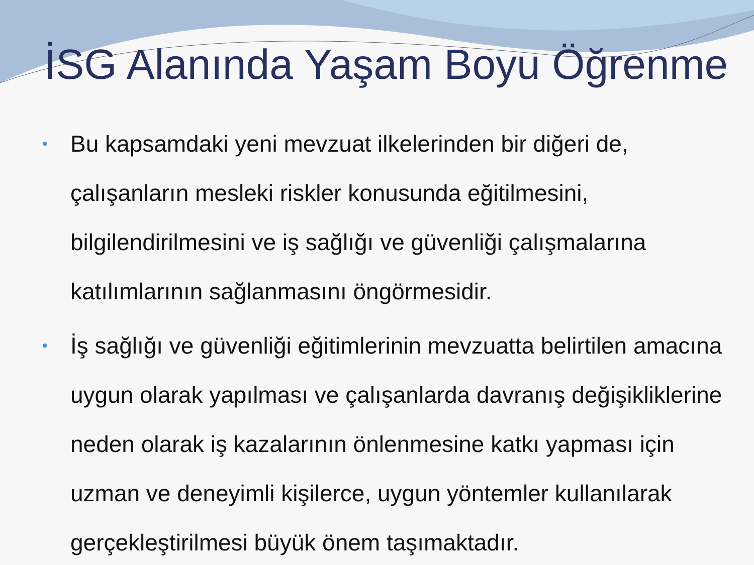İSG Alanında Yaşam Boyu Öğrenme
• Bu kapsamdaki yeni mevzuat ilkelerinden bir diğeri de, çalışanların mesleki riskler konusunda eğitilmesini, bilgilendirilmesini ve iş sağlığı ve güvenliği çalışmalarına katılımlarının sağlanmasını öngörmesidir.
• İş sağlığı ve güvenliği eğitimlerinin mevzuatta belirtilen amacına uygun olarak yapılması ve çalışanlarda davranış değişikliklerine neden olarak iş kazalarının önlenmesine katkı yapması için uzman ve deneyimli kişilerce, uygun yöntemler kullanılarak gerçekleştirilmesi büyük önem taşımaktadır.